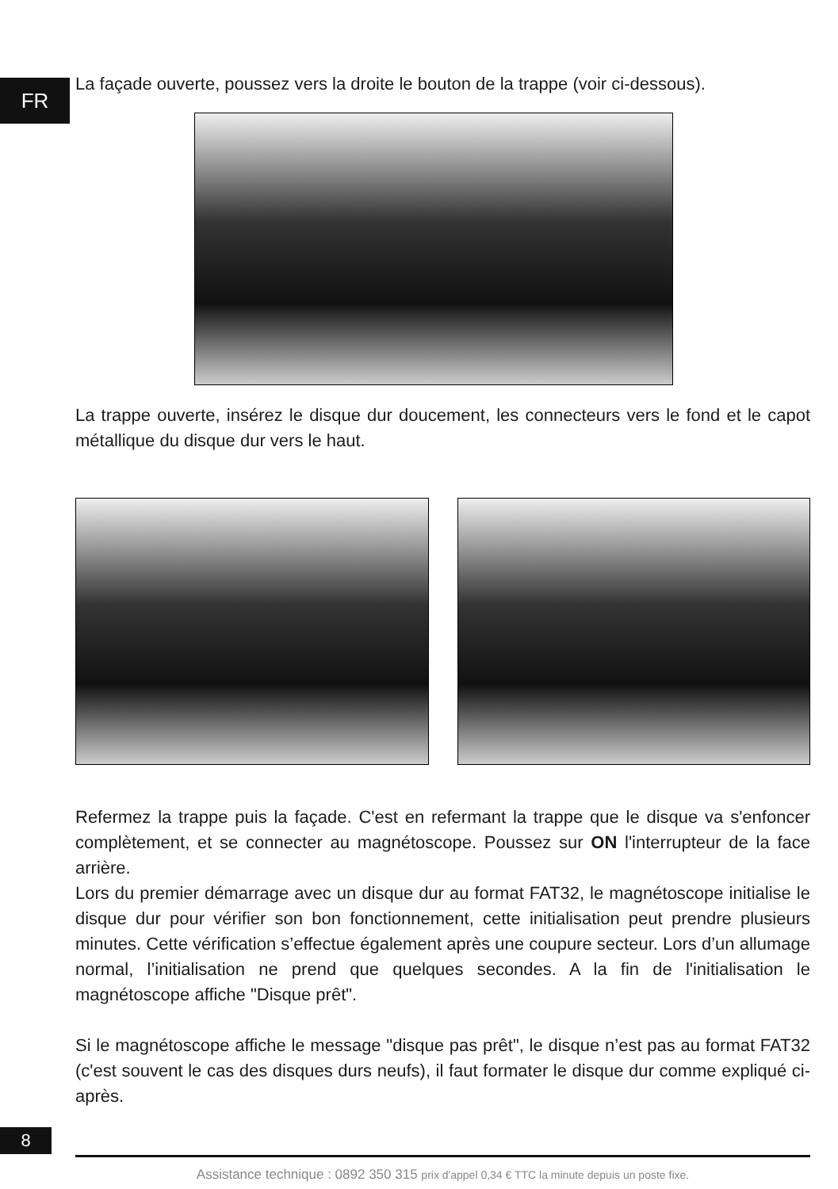FR
La façade ouverte, poussez vers la droite le bouton de la trappe (voir ci-dessous).
La trappe ouverte, insérez le disque dur doucement, les connecteurs vers le fond et le capot métallique du disque dur vers le haut.
Refermez la trappe puis la façade. C'est en refermant la trappe que le disque va s'enfoncer complètement, et se connecter au magnétoscope. Poussez sur ON l'interrupteur de la face arrière.
Lors du premier démarrage avec un disque dur au format FAT32, le magnétoscope initialise le disque dur pour vérifier son bon fonctionnement, cette initialisation peut prendre plusieurs minutes. Cette vérification s’effectue également après une coupure secteur. Lors d’un allumage normal, l’initialisation ne prend que quelques secondes. A la fin de l'initialisation le magnétoscope affiche "Disque prêt".
Si le magnétoscope affiche le message "disque pas prêt", le disque n’est pas au format FAT32 (c'est souvent le cas des disques durs neufs), il faut formater le disque dur comme expliqué ci-après.
8
Assistance technique : 0892 350 315 prix d'appel 0,34 € TTC la minute depuis un poste fixe.